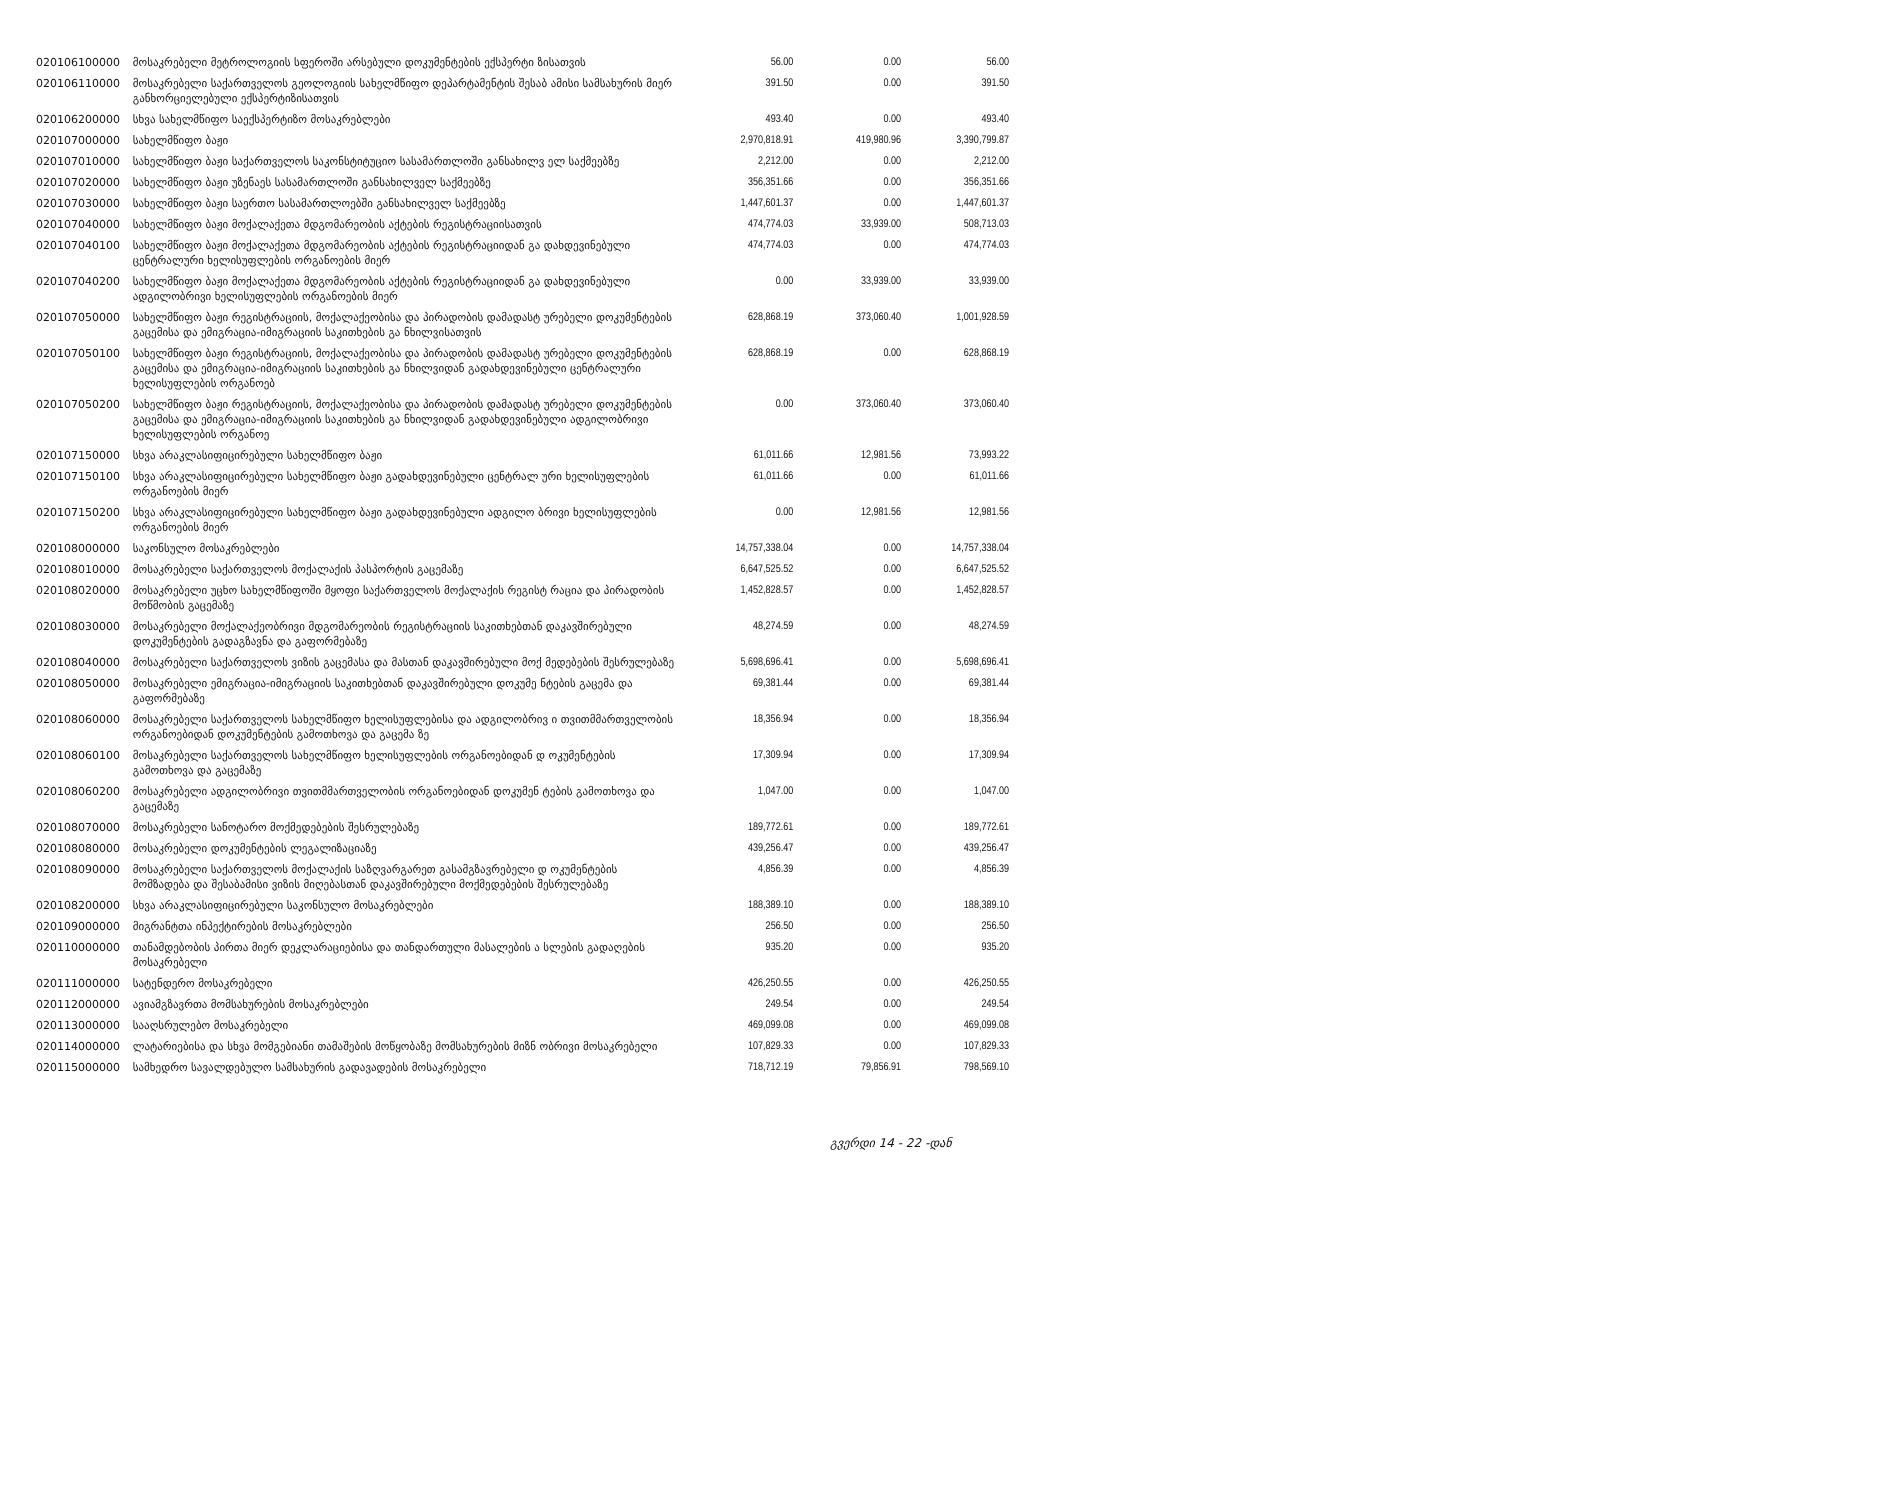| 020106100000 | მოსაკრებელი მეტროლოგიის სფეროში არსებული დოკუმენტების ექსპერტი ზისათვის | 56.00 | 0.00 | 56.00 |
| 020106110000 | მოსაკრებელი საქართველოს გეოლოგიის სახელმწიფო დეპარტამენტის შესაბ ამისი სამსახურის მიერ განხორციელებული ექსპერტიზისათვის | 391.50 | 0.00 | 391.50 |
| 020106200000 | სხვა სახელმწიფო საექსპერტიზო მოსაკრებლები | 493.40 | 0.00 | 493.40 |
| 020107000000 | სახელმწიფო ბაჟი | 2,970,818.91 | 419,980.96 | 3,390,799.87 |
| 020107010000 | სახელმწიფო ბაჟი საქართველოს საკონსტიტუციო სასამართლოში განსახილვ ელ საქმეებზე | 2,212.00 | 0.00 | 2,212.00 |
| 020107020000 | სახელმწიფო ბაჟი უზენაეს სასამართლოში განსახილველ საქმეებზე | 356,351.66 | 0.00 | 356,351.66 |
| 020107030000 | სახელმწიფო ბაჟი საერთო სასამართლოებში განსახილველ საქმეებზე | 1,447,601.37 | 0.00 | 1,447,601.37 |
| 020107040000 | სახელმწიფო ბაჟი მოქალაქეთა მდგომარეობის აქტების რეგისტრაციისათვის | 474,774.03 | 33,939.00 | 508,713.03 |
| 020107040100 | სახელმწიფო ბაჟი მოქალაქეთა მდგომარეობის აქტების რეგისტრაციიდან გა დახდევინებული ცენტრალური ხელისუფლების ორგანოების მიერ | 474,774.03 | 0.00 | 474,774.03 |
| 020107040200 | სახელმწიფო ბაჟი მოქალაქეთა მდგომარეობის აქტების რეგისტრაციიდან გა დახდევინებული ადგილობრივი ხელისუფლების ორგანოების მიერ | 0.00 | 33,939.00 | 33,939.00 |
| 020107050000 | სახელმწიფო ბაჟი რეგისტრაციის, მოქალაქეობისა და პირადობის დამადასტ ურებელი დოკუმენტების გაცემისა და ემიგრაცია-იმიგრაციის საკითხების გა ნხილვისათვის | 628,868.19 | 373,060.40 | 1,001,928.59 |
| 020107050100 | სახელმწიფო ბაჟი რეგისტრაციის, მოქალაქეობისა და პირადობის დამადასტ ურებელი დოკუმენტების გაცემისა და ემიგრაცია-იმიგრაციის საკითხების გა ნხილვიდან გადახდევინებული ცენტრალური ხელისუფლების ორგანოებ | 628,868.19 | 0.00 | 628,868.19 |
| 020107050200 | სახელმწიფო ბაჟი რეგისტრაციის, მოქალაქეობისა და პირადობის დამადასტ ურებელი დოკუმენტების გაცემისა და ემიგრაცია-იმიგრაციის საკითხების გა ნხილვიდან გადახდევინებული ადგილობრივი ხელისუფლების ორგანოე | 0.00 | 373,060.40 | 373,060.40 |
| 020107150000 | სხვა არაკლასიფიცირებული სახელმწიფო ბაჟი | 61,011.66 | 12,981.56 | 73,993.22 |
| 020107150100 | სხვა არაკლასიფიცირებული სახელმწიფო ბაჟი გადახდევინებული ცენტრალ ური ხელისუფლების ორგანოების მიერ | 61,011.66 | 0.00 | 61,011.66 |
| 020107150200 | სხვა არაკლასიფიცირებული სახელმწიფო ბაჟი გადახდევინებული ადგილო ბრივი ხელისუფლების ორგანოების მიერ | 0.00 | 12,981.56 | 12,981.56 |
| 020108000000 | საკონსულო მოსაკრებლები | 14,757,338.04 | 0.00 | 14,757,338.04 |
| 020108010000 | მოსაკრებელი საქართველოს მოქალაქის პასპორტის გაცემაზე | 6,647,525.52 | 0.00 | 6,647,525.52 |
| 020108020000 | მოსაკრებელი უცხო სახელმწიფოში მყოფი საქართველოს მოქალაქის რეგისტ რაცია და პირადობის მოწმობის გაცემაზე | 1,452,828.57 | 0.00 | 1,452,828.57 |
| 020108030000 | მოსაკრებელი მოქალაქეობრივი მდგომარეობის რეგისტრაციის საკითხებთან დაკავშირებული დოკუმენტების გადაგზავნა და გაფორმებაზე | 48,274.59 | 0.00 | 48,274.59 |
| 020108040000 | მოსაკრებელი საქართველოს ვიზის გაცემასა და მასთან დაკავშირებული მოქ მედებების შესრულებაზე | 5,698,696.41 | 0.00 | 5,698,696.41 |
| 020108050000 | მოსაკრებელი ემიგრაცია-იმიგრაციის საკითხებთან დაკავშირებული დოკუმე ნტების გაცემა და გაფორმებაზე | 69,381.44 | 0.00 | 69,381.44 |
| 020108060000 | მოსაკრებელი საქართველოს სახელმწიფო ხელისუფლებისა და ადგილობრივ ი თვითმმართველობის ორგანოებიდან დოკუმენტების გამოთხოვა და გაცემა ზე | 18,356.94 | 0.00 | 18,356.94 |
| 020108060100 | მოსაკრებელი საქართველოს სახელმწიფო ხელისუფლების ორგანოებიდან დ ოკუმენტების გამოთხოვა და გაცემაზე | 17,309.94 | 0.00 | 17,309.94 |
| 020108060200 | მოსაკრებელი ადგილობრივი თვითმმართველობის ორგანოებიდან დოკუმენ ტების გამოთხოვა და გაცემაზე | 1,047.00 | 0.00 | 1,047.00 |
| 020108070000 | მოსაკრებელი სანოტარო მოქმედებების შესრულებაზე | 189,772.61 | 0.00 | 189,772.61 |
| 020108080000 | მოსაკრებელი დოკუმენტების ლეგალიზაციაზე | 439,256.47 | 0.00 | 439,256.47 |
| 020108090000 | მოსაკრებელი საქართველოს მოქალაქის საზღვარგარეთ გასამგზავრებელი დ ოკუმენტების მომზადება და შესაბამისი ვიზის მიღებასთან დაკავშირებული მოქმედებების შესრულებაზე | 4,856.39 | 0.00 | 4,856.39 |
| 020108200000 | სხვა არაკლასიფიცირებული საკონსულო მოსაკრებლები | 188,389.10 | 0.00 | 188,389.10 |
| 020109000000 | მიგრანტთა ინპექტირების მოსაკრებლები | 256.50 | 0.00 | 256.50 |
| 020110000000 | თანამდებობის პირთა მიერ დეკლარაციებისა და თანდართული მასალების ა სლების გადაღების მოსაკრებელი | 935.20 | 0.00 | 935.20 |
| 020111000000 | სატენდერო მოსაკრებელი | 426,250.55 | 0.00 | 426,250.55 |
| 020112000000 | ავიამგზავრთა მომსახურების მოსაკრებლები | 249.54 | 0.00 | 249.54 |
| 020113000000 | სააღსრულებო მოსაკრებელი | 469,099.08 | 0.00 | 469,099.08 |
| 020114000000 | ლატარიებისა და სხვა მომგებიანი თამაშების მოწყობაზე მომსახურების მიზნ ობრივი მოსაკრებელი | 107,829.33 | 0.00 | 107,829.33 |
| 020115000000 | სამხედრო სავალდებულო სამსახურის გადავადების მოსაკრებელი | 718,712.19 | 79,856.91 | 798,569.10 |
გვერდი 14 - 22 -დან